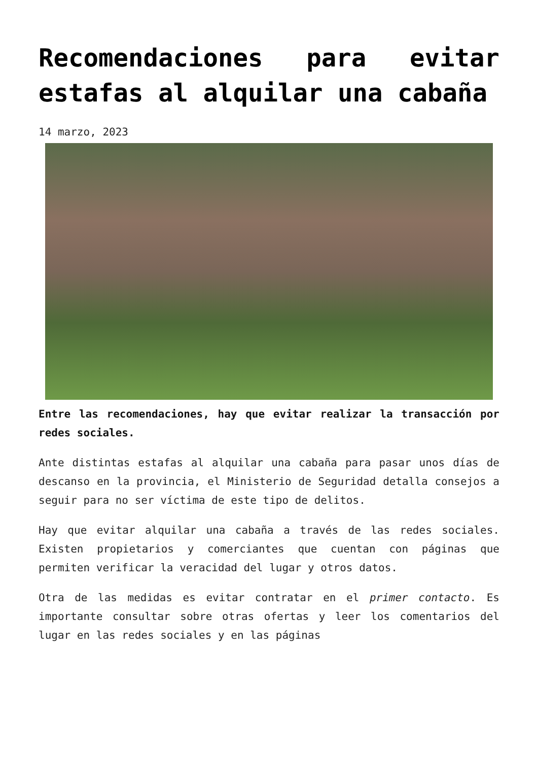Recomendaciones para evitar estafas al alquilar una cabaña
14 marzo, 2023
Entre las recomendaciones, hay que evitar realizar la transacción por redes sociales.
Ante distintas estafas al alquilar una cabaña para pasar unos días de descanso en la provincia, el Ministerio de Seguridad detalla consejos a seguir para no ser víctima de este tipo de delitos.
Hay que evitar alquilar una cabaña a través de las redes sociales. Existen propietarios y comerciantes que cuentan con páginas que permiten verificar la veracidad del lugar y otros datos.
Otra de las medidas es evitar contratar en el primer contacto. Es importante consultar sobre otras ofertas y leer los comentarios del lugar en las redes sociales y en las páginas